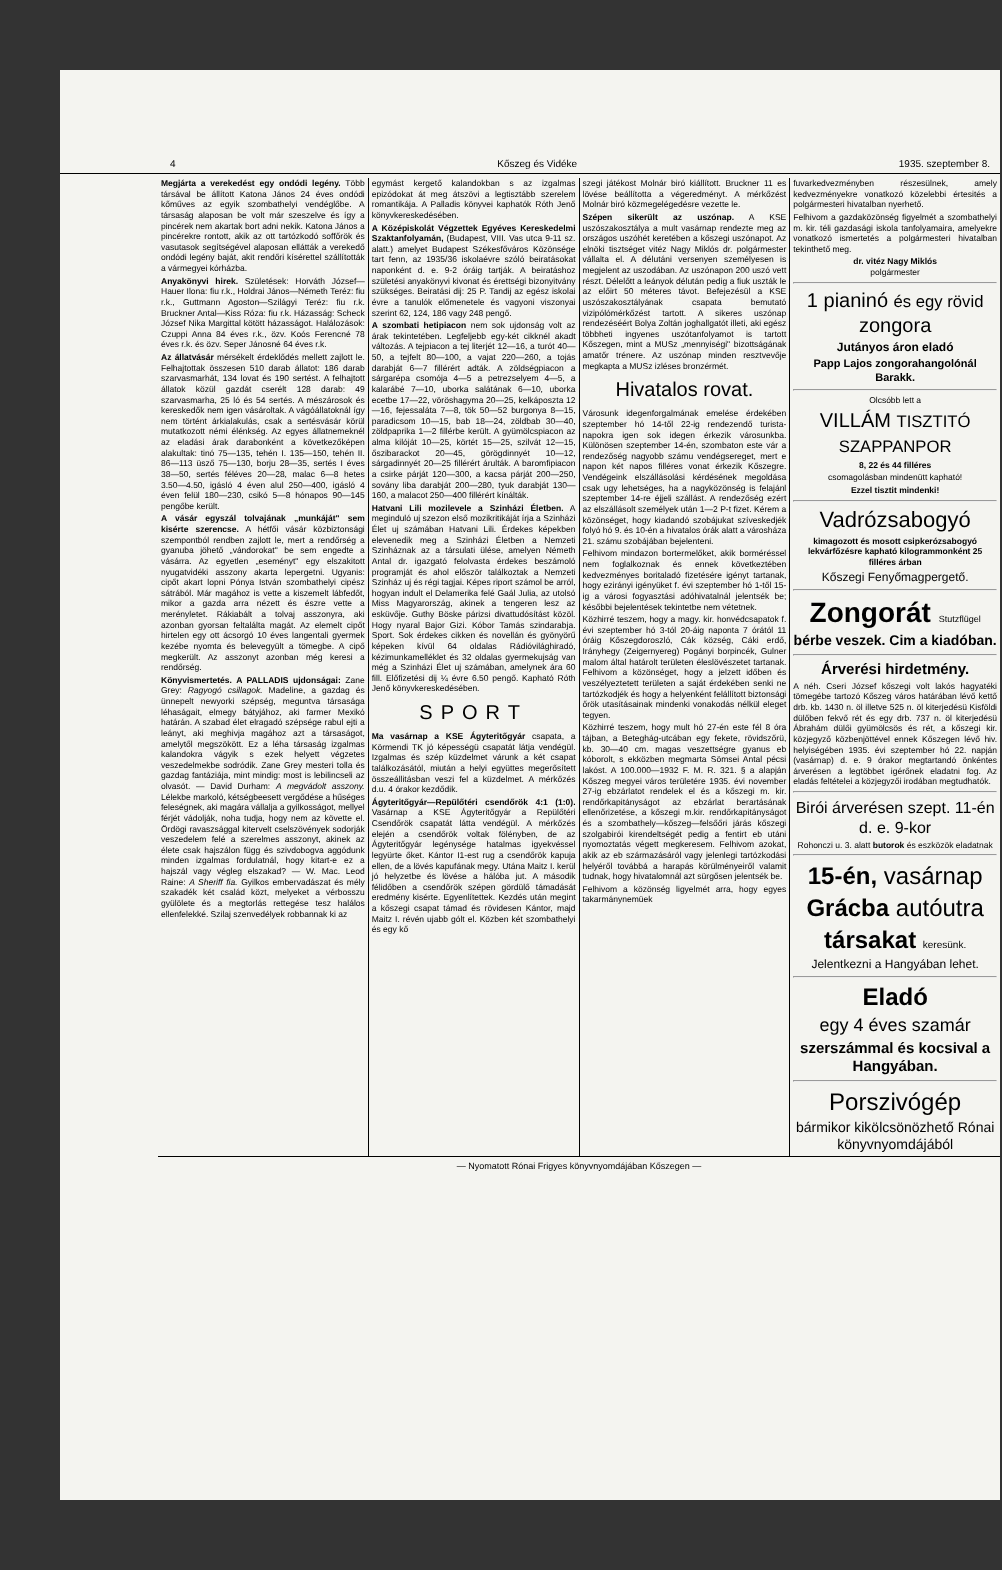4 Kőszeg és Vidéke 1935. szeptember 8.
Megjárta a verekedést egy ondódi legény. Több társával be állított Katona János 24 éves ondódi kőműves az egyik szombathelyi vendéglőbe. A társaság alaposan be volt már szeszelve és így a pincérek nem akartak bort adni nekik. Katona János a pincérekre rontott, akik az ott tartózkodó soffőrök és vasutasok segítségével alaposan ellátták a verekedő ondódi legény baját, akit rendőri kísérettel szállították a vármegyei kórházba.
Anyakönyvi hirek. Születések: Horváth József—Hauer Ilona: fiu r.k., Holdrai János—Németh Teréz: fiu r.k., Guttmann Agoston—Szilágyi Teréz: fiu r.k. Bruckner Antal—Kiss Róza: fiu r.k. Házasság: Scheck József Nika Margittal kötött házasságot. Halálozások: Czuppi Anna 84 éves r.k., özv. Koós Ferencné 78 éves r.k. és özv. Seper Jánosné 64 éves r.k.
Az állatvásár mérsékelt érdeklődés mellett zajlott le. Felhajtottak összesen 510 darab állatot: 186 darab szarvasmarhát, 134 lovat és 190 sertést. A felhajtott állatok közül gazdát cserélt 128 darab: 49 szarvasmarha, 25 ló és 54 sertés. A mészárosok és kereskedők nem igen vásároltak. A vágóállatoknál így nem történt árkialakulás, csak a sertésvásár körül mutatkozott némi élénkség. Az egyes állatnemeknél az eladási árak darabonként a következőképen alakultak: tinó 75—135, tehén I. 135—150, tehén II. 86—113 üsző 75—130, borju 28—35, sertés I éves 38—50, sertés féléves 20—28, malac 6—8 hetes 3.50—4.50, igásló 4 éven alul 250—400, igásló 4 éven felül 180—230, csikó 5—8 hónapos 90—145 pengőbe került.
A vásár egyszál tolvajának „munkáját" sem kisérte szerencse. A hétfői vásár közbiztonsági szempontból rendben zajlott le, mert a rendőrség a gyanuba jöhető „vándorokat" be sem engedte a vásárra. Az egyetlen „eseményt" egy elszakitott nyugatvidéki asszony akarta lepergetni. Ugyanis: cipőt akart lopni Pónya István szombathelyi cipész sátrából. Már magához is vette a kiszemelt lábfedőt, mikor a gazda arra nézett és észre vette a merényletet. Rákiabált a tolvaj asszonyra, aki azonban gyorsan feltalálta magát. Az elemelt cipőt hirtelen egy ott ácsorgó 10 éves langentali gyermek kezébe nyomta és belevegyült a tömegbe. A cipő megkerült. Az asszonyt azonban még keresi a rendőrség.
Könyvismertetés. A PALLADIS ujdonságai: Zane Grey: Ragyogó csillagok. Madeline, a gazdag és ünnepelt newyorki szépség, meguntva társasága léhaságait, elmegy bátyjához, aki farmer Mexikó határán. A szabad élet elragadó szépsége rabul ejti a leányt, aki meghivja magához azt a társaságot, amelytől megszökött. Ez a léha társaság izgalmas kalandokra vágyik s ezek helyett végzetes veszedelmekbe sodródik. Zane Grey mesteri tolla és gazdag fantáziája, mint mindig: most is lebilincseli az olvasót. — David Durham: A megvádolt asszony. Lélekbe markoló, kétségbeesett vergődése a hűséges feleségnek, aki magára vállalja a gyilkosságot, mellyel férjét vádolják, noha tudja, hogy nem az követte el. Ördögi ravaszsággal kitervelt cselszövények sodorják veszedelem felé a szerelmes asszonyt, akinek az élete csak hajszálon függ és szivdobogva aggódunk minden izgalmas fordulatnál, hogy kitart-e ez a hajszál vagy végleg elszakad? — W. Mac. Leod Raine: A Sheriff fia. Gyilkos embervadászat és mély szakadék két család közt, melyeket a vérbosszu gyülölete és a megtorlás rettegése tesz halálos ellenfelekké. Szilaj szenvedélyek robbannak ki az
egymást kergető kalandokban s az izgalmas epizódokat át meg átszövi a legtisztább szerelem romantikája. A Palladis könyvei kaphatók Róth Jenő könyvkereskedésében.
A Középiskolát Végzettek Egyéves Kereskedelmi Szaktanfolyamán, (Budapest, VIII. Vas utca 9-11 sz. alatt.) amelyet Budapest Székesfőváros Közönsége tart fenn, az 1935/36 iskolaévre szóló beiratásokat naponként d. e. 9-2 óráig tartják. A beiratáshoz születési anyakönyvi kivonat és érettségi bizonyitvány szükséges. Beiratási dij: 25 P. Tandij az egész iskolai évre a tanulók előmenetele és vagyoni viszonyai szerint 62, 124, 186 vagy 248 pengő.
A szombati hetipiacon nem sok ujdonság volt az árak tekintetében. Legfeljebb egy-két cikknél akadt változás. A tejpiacon a tej literjét 12—16, a turót 40—50, a tejfelt 80—100, a vajat 220—260, a tojás darabját 6—7 fillérért adták. A zöldségpiacon a sárgarépa csomója 4—5 a petrezselyem 4—5, a kalarábé 7—10, uborka salátának 6—10, uborka ecetbe 17—22, vöröshagyma 20—25, kelkáposzta 12—16, fejessaláta 7—8, tök 50—52 burgonya 8—15, paradicsom 10—15, bab 18—24, zöldbab 30—40, zöldpaprika 1—2 fillérbe került. A gyümölcspiacon az alma kilóját 10—25, körtét 15—25, szilvát 12—15, őszibarackot 20—45, görögdinnyét 10—12, sárgadinnyét 20—25 fillérért árulták. A baromfipiacon a csirke párját 120—300, a kacsa párját 200—250, sovány liba darabját 200—280, tyuk darabját 130—160, a malacot 250—400 fillérért kínálták.
Hatvani Lili mozilevele a Szinházi Életben. A meginduló uj szezon első mozikritikáját írja a Szinházi Élet uj számában Hatvani Lili. Érdekes képekben elevenedik meg a Szinházi Életben a Nemzeti Szinháznak az a társulati ülése, amelyen Németh Antal dr. igazgató felolvasta érdekes beszámoló programját és ahol először találkoztak a Nemzeti Szinház uj és régi tagjai. Képes riport számol be arról, hogyan indult el Delamerika felé Gaál Julia, az utolsó Miss Magyarország, akinek a tengeren lesz az esküvője. Guthy Böske párizsi divattudósítást közöl. Hogy nyaral Bajor Gizi. Kóbor Tamás szindarabja. Sport. Sok érdekes cikken és novellán és gyönyörű képeken kívül 64 oldalas Rádióvilághiradó, kézimunkamelléklet és 32 oldalas gyermekujság van még a Szinházi Élet uj számában, amelynek ára 60 fill. Előfizetési dij ¼ évre 6.50 pengő. Kapható Róth Jenő könyvkereskedésében.
SPORT
Ma vasárnap a KSE Ágyteritőgyár csapata, a Körmendi TK jó képességü csapatát látja vendégül. Izgalmas és szép küzdelmet várunk a két csapat találkozásától, miután a helyi együttes megerősített összeállitásban veszi fel a küzdelmet. A mérkőzés d.u. 4 órakor kezdődik.
Ágyteritőgyár—Repülőtéri csendőrök 4:1 (1:0). Vasárnap a KSE Ágyteritőgyár a Repülőtéri Csendőrök csapatát látta vendégül. A mérkőzés elején a csendőrök voltak fölényben, de az Ágyteritőgyár legénysége hatalmas igyekvéssel legyürte őket. Kántor I1-est rug a csendőrök kapuja ellen, de a lövés kapufának megy. Utána Maitz I. kerül jó helyzetbe és lövése a hálóba jut. A második félidőben a csendőrök szépen gördülő támadását eredmény kisérte. Egyenlítettek. Kezdés után megint a kőszegi csapat támad és rövidesen Kántor, majd Maitz I. révén ujabb gólt el. Közben két szombathelyi és egy kő
szegi játékost Molnár biró kiállított. Bruckner 11 es lövése beállította a végeredményt. A mérkőzést Molnár biró közmegelégedésre vezette le.
Szépen sikerült az uszónap. A KSE uszószakosztálya a mult vasárnap rendezte meg az országos uszóhét keretében a kőszegi uszónapot. Az elnöki tisztséget vitéz Nagy Miklós dr. polgármester vállalta el. A délutáni versenyen személyesen is megjelent az uszodában. Az uszónapon 200 uszó vett részt. Délelőtt a leányok délután pedig a fiuk uszták le az előirt 50 méteres távot. Befejezésül a KSE uszószakosztályának csapata bemutató vizipólómérkőzést tartott. A sikeres uszónap rendezéséért Bolya Zoltán joghallgatót illeti, aki egész többheti ingyenes uszótanfolyamot is tartott Kőszegen, mint a MUSz „mennyiségi" bizottságának amatőr trénere. Az uszónap minden resztvevője megkapta a MUSz izléses bronzérmét.
Hivatalos rovat.
Városunk idegenforgalmának emelése érdekében szeptember hó 14-től 22-ig rendezendő turista-napokra igen sok idegen érkezik városunkba. Különösen szeptember 14-én, szombaton este vár a rendezőség nagyobb számu vendégsereget, mert e napon két napos filléres vonat érkezik Kőszegre. Vendégeink elszállásolási kérdésének megoldása csak ugy lehetséges, ha a nagyközönség is felajánl szeptember 14-re éjjeli szállást. A rendezőség ezért az elszállásolt személyek után 1—2 P-t fizet. Kérem a közönséget, hogy kiadandó szobájukat szíveskedjék folyó hó 9. és 10-én a hivatalos órák alatt a városháza 21. számu szobájában bejelenteni.
Felhivom mindazon bortermelőket, akik borméréssel nem foglalkoznak és ennek következtében kedvezményes boritaladó fizetésére igényt tartanak, hogy ezirányi igényüket f. évi szeptember hó 1-től 15-ig a városi fogyasztási adóhivatalnál jelentsék be; későbbi bejelentések tekintetbe nem vétetnek.
Közhirré teszem, hogy a magy. kir. honvédcsapatok f. évi szeptember hó 3-tól 20-áig naponta 7 órától 11 óráig Kőszegdoroszló, Cák község, Cáki erdő, Irányhegy (Zeigernyereg) Pogányi borpincék, Gulner malom által határolt területen éleslövészetet tartanak. Felhivom a közönséget, hogy a jelzett időben és veszélyeztetett területen a saját érdekében senki ne tartózkodjék és hogy a helyenként felállított biztonsági őrök utasításainak mindenki vonakodás nélkül eleget tegyen.
Közhirré teszem, hogy mult hó 27-én este fél 8 óra tájban, a Beteghág-utcában egy fekete, rövidszőrü, kb. 30—40 cm. magas veszettségre gyanus eb kóborolt, s ekközben megmarta Sömsei Antal pécsi lakóst. A 100.000—1932 F. M. R. 321. § a alapján Kőszeg megyei város területére 1935. évi november 27-ig ebzárlatot rendelek el és a kőszegi m. kir. rendőrkapitányságot az ebzárlat berartásának ellenőrizetése, a kőszegi m.kir. rendőrkapitányságot és a szombathely—kőszeg—felsőőri járás kőszegi szolgabirói kirendeltségét pedig a fentirt eb utáni nyomoztatás végett megkeresem. Felhivom azokat, akik az eb származásáról vagy jelenlegi tartózkodási helyéről továbbá a harapás körülményeiről valamit tudnak, hogy hivatalomnál azt sürgősen jelentsék be.
Felhivom a közönség ligyelmét arra, hogy egyes takarmánynemüek
fuvarkedvezményben részesülnek, amely kedvezményekre vonatkozó közelebbi értesités a polgármesteri hivatalban nyerhető.
Felhivom a gazdaközönség figyelmét a szombathelyi m. kir. téli gazdasági iskola tanfolyamaira, amelyekre vonatkozó ismertetés a polgármesteri hivatalban tekinthető meg.
dr. vitéz Nagy Miklós
polgármester
1 pianinó és egy rövid zongora
Jutányos áron eladó
Papp Lajos zongorahangolónál Barakk.
Olcsóbb lett a
VILLÁM TISZTITÓ SZAPPANPOR
8, 22 és 44 filléres
csomagolásban mindenütt kapható!
Ezzel tisztit mindenki!
Vadrózsabogyó
kimagozott és mosott csipkerózsabogyó lekvárfőzésre kapható kilogrammonként 25 filléres árban
Kőszegi Fenyőmagpergető.
Zongorát Stutzflügel
bérbe veszek. Cim a kiadóban.
Árverési hirdetmény.
A néh. Cseri József kőszegi volt lakós hagyatéki tömegébe tartozó Kőszeg város határában lévő kettő drb. kb. 1430 n. öl illetve 525 n. öl kiterjedésü Kisföldi dülőben fekvő rét és egy drb. 737 n. öl kiterjedésü Ábrahám dülői gyümölcsös és rét, a kőszegi kir. közjegyző közbenjöttével ennek Kőszegen lévő hiv. helyiségében 1935. évi szeptember hó 22. napján (vasárnap) d. e. 9 órakor megtartandó önkéntes árverésen a legtöbbet igérőnek eladatni fog. Az eladás feltételei a közjegyzői irodában megtudhatók.
Birói árverésen szept. 11-én d. e. 9-kor
Rohonczi u. 3. alatt butorok és eszközök eladatnak
15-én, vasárnap
Grácba autóutra
társakat keresünk.
Jelentkezni a Hangyában lehet.
Eladó
egy 4 éves szamár
szerszámmal és kocsival a Hangyában.
Porszivógép
bármikor kikölcsönözhető Rónai könyvnyomdájából
— Nyomatott Rónai Frigyes könyvnyomdájában Kőszegen —